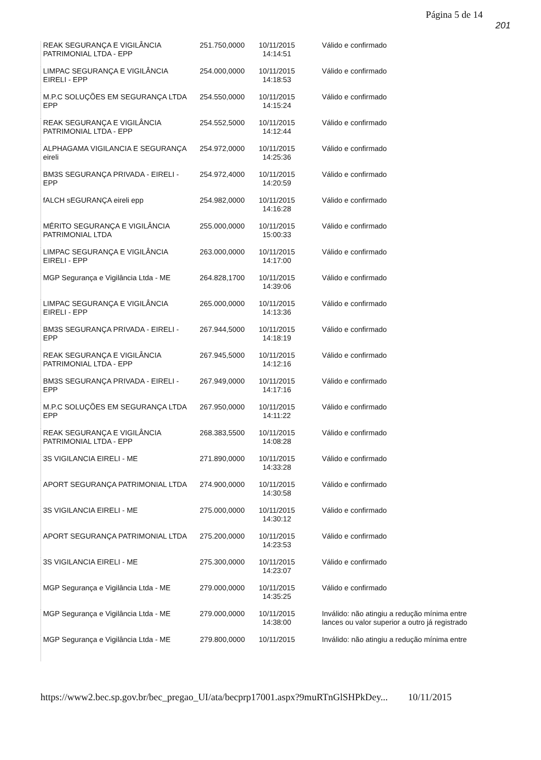Página 5 de 14
201
| REAK SEGURANÇA E VIGILÂNCIA PATRIMONIAL LTDA - EPP | 251.750,0000 | 10/11/2015 14:14:51 | Válido e confirmado |
| LIMPAC SEGURANÇA E VIGILÂNCIA EIRELI - EPP | 254.000,0000 | 10/11/2015 14:18:53 | Válido e confirmado |
| M.P.C SOLUÇÕES EM SEGURANÇA LTDA EPP | 254.550,0000 | 10/11/2015 14:15:24 | Válido e confirmado |
| REAK SEGURANÇA E VIGILÂNCIA PATRIMONIAL LTDA - EPP | 254.552,5000 | 10/11/2015 14:12:44 | Válido e confirmado |
| ALPHAGAMA VIGILANCIA E SEGURANÇA eireli | 254.972,0000 | 10/11/2015 14:25:36 | Válido e confirmado |
| BM3S SEGURANÇA PRIVADA - EIRELI - EPP | 254.972,4000 | 10/11/2015 14:20:59 | Válido e confirmado |
| fALCH sEGURANÇA eireli epp | 254.982,0000 | 10/11/2015 14:16:28 | Válido e confirmado |
| MÉRITO SEGURANÇA E VIGILÂNCIA PATRIMONIAL LTDA | 255.000,0000 | 10/11/2015 15:00:33 | Válido e confirmado |
| LIMPAC SEGURANÇA E VIGILÂNCIA EIRELI - EPP | 263.000,0000 | 10/11/2015 14:17:00 | Válido e confirmado |
| MGP Segurança e Vigilância Ltda - ME | 264.828,1700 | 10/11/2015 14:39:06 | Válido e confirmado |
| LIMPAC SEGURANÇA E VIGILÂNCIA EIRELI - EPP | 265.000,0000 | 10/11/2015 14:13:36 | Válido e confirmado |
| BM3S SEGURANÇA PRIVADA - EIRELI - EPP | 267.944,5000 | 10/11/2015 14:18:19 | Válido e confirmado |
| REAK SEGURANÇA E VIGILÂNCIA PATRIMONIAL LTDA - EPP | 267.945,5000 | 10/11/2015 14:12:16 | Válido e confirmado |
| BM3S SEGURANÇA PRIVADA - EIRELI - EPP | 267.949,0000 | 10/11/2015 14:17:16 | Válido e confirmado |
| M.P.C SOLUÇÕES EM SEGURANÇA LTDA EPP | 267.950,0000 | 10/11/2015 14:11:22 | Válido e confirmado |
| REAK SEGURANÇA E VIGILÂNCIA PATRIMONIAL LTDA - EPP | 268.383,5500 | 10/11/2015 14:08:28 | Válido e confirmado |
| 3S VIGILANCIA EIRELI - ME | 271.890,0000 | 10/11/2015 14:33:28 | Válido e confirmado |
| APORT SEGURANÇA PATRIMONIAL LTDA | 274.900,0000 | 10/11/2015 14:30:58 | Válido e confirmado |
| 3S VIGILANCIA EIRELI - ME | 275.000,0000 | 10/11/2015 14:30:12 | Válido e confirmado |
| APORT SEGURANÇA PATRIMONIAL LTDA | 275.200,0000 | 10/11/2015 14:23:53 | Válido e confirmado |
| 3S VIGILANCIA EIRELI - ME | 275.300,0000 | 10/11/2015 14:23:07 | Válido e confirmado |
| MGP Segurança e Vigilância Ltda - ME | 279.000,0000 | 10/11/2015 14:35:25 | Válido e confirmado |
| MGP Segurança e Vigilância Ltda - ME | 279.000,0000 | 10/11/2015 14:38:00 | Inválido: não atingiu a redução mínima entre lances ou valor superior a outro já registrado |
| MGP Segurança e Vigilância Ltda - ME | 279.800,0000 | 10/11/2015 | Inválido: não atingiu a redução mínima entre |
https://www2.bec.sp.gov.br/bec_pregao_UI/ata/becprp17001.aspx?9muRTnGlSHPkDey... 10/11/2015